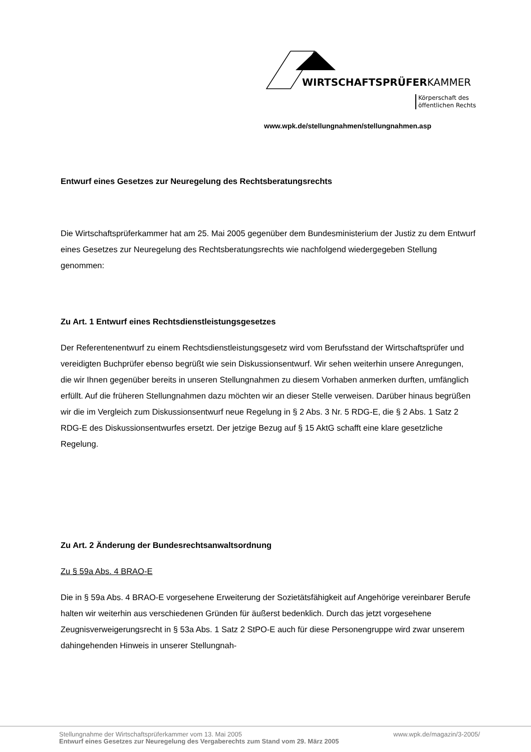WIRTSCHAFTSPRÜFERKAMMER
Körperschaft des
öffentlichen Rechts
www.wpk.de/stellungnahmen/stellungnahmen.asp
Entwurf eines Gesetzes zur Neuregelung des Rechtsberatungsrechts
Die Wirtschaftsprüferkammer hat am 25. Mai 2005 gegenüber dem Bundesministerium der Justiz zu dem Entwurf eines Gesetzes zur Neuregelung des Rechtsberatungsrechts wie nachfolgend wiedergegeben Stellung genommen:
Zu Art. 1 Entwurf eines Rechtsdienstleistungsgesetzes
Der Referentenentwurf zu einem Rechtsdienstleistungsgesetz wird vom Berufsstand der Wirtschaftsprüfer und vereidigten Buchprüfer ebenso begrüßt wie sein Diskussionsentwurf. Wir sehen weiterhin unsere Anregungen, die wir Ihnen gegenüber bereits in unseren Stellungnahmen zu diesem Vorhaben anmerken durften, umfänglich erfüllt. Auf die früheren Stellungnahmen dazu möchten wir an dieser Stelle verweisen. Darüber hinaus begrüßen wir die im Vergleich zum Diskussionsentwurf neue Regelung in § 2 Abs. 3 Nr. 5 RDG-E, die § 2 Abs. 1 Satz 2 RDG-E des Diskussionsentwurfes ersetzt. Der jetzige Bezug auf § 15 AktG schafft eine klare gesetzliche Regelung.
Zu Art. 2 Änderung der Bundesrechtsanwaltsordnung
Zu § 59a Abs. 4 BRAO-E
Die in § 59a Abs. 4 BRAO-E vorgesehene Erweiterung der Sozietätsfähigkeit auf Angehörige vereinbarer Berufe halten wir weiterhin aus verschiedenen Gründen für äußerst bedenklich. Durch das jetzt vorgesehene Zeugnisverweigerungsrecht in § 53a Abs. 1 Satz 2 StPO-E auch für diese Personengruppe wird zwar unserem dahingehenden Hinweis in unserer Stellungnah-
Stellungnahme der Wirtschaftsprüferkammer vom 13. Mai 2005 www.wpk.de/magazin/3-2005/
Entwurf eines Gesetzes zur Neuregelung des Vergaberechts zum Stand vom 29. März 2005